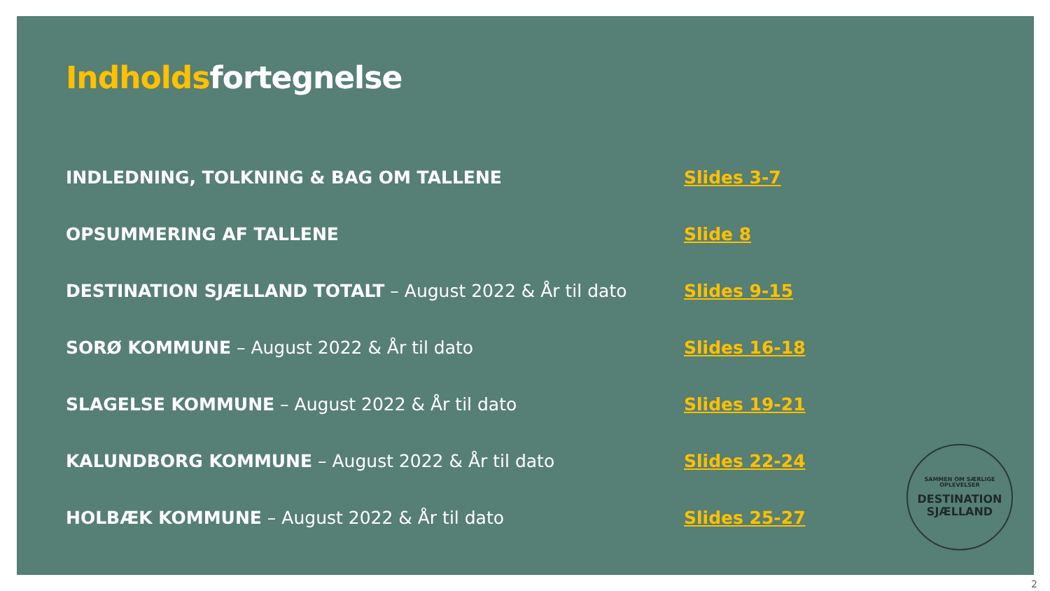Indholdsfortegnelse
INDLEDNING, TOLKNING & BAG OM TALLENE Slides 3-7
OPSUMMERING AF TALLENE Slide 8
DESTINATION SJÆLLAND TOTALT – August 2022 & År til dato Slides 9-15
SORØ KOMMUNE – August 2022 & År til dato Slides 16-18
SLAGELSE KOMMUNE – August 2022 & År til dato Slides 19-21
KALUNDBORG KOMMUNE – August 2022 & År til dato Slides 22-24
HOLBÆK KOMMUNE – August 2022 & År til dato Slides 25-27
SAMMEN OM SÆRLIGE OPLEVELSER
DESTINATION
SJÆLLAND
2